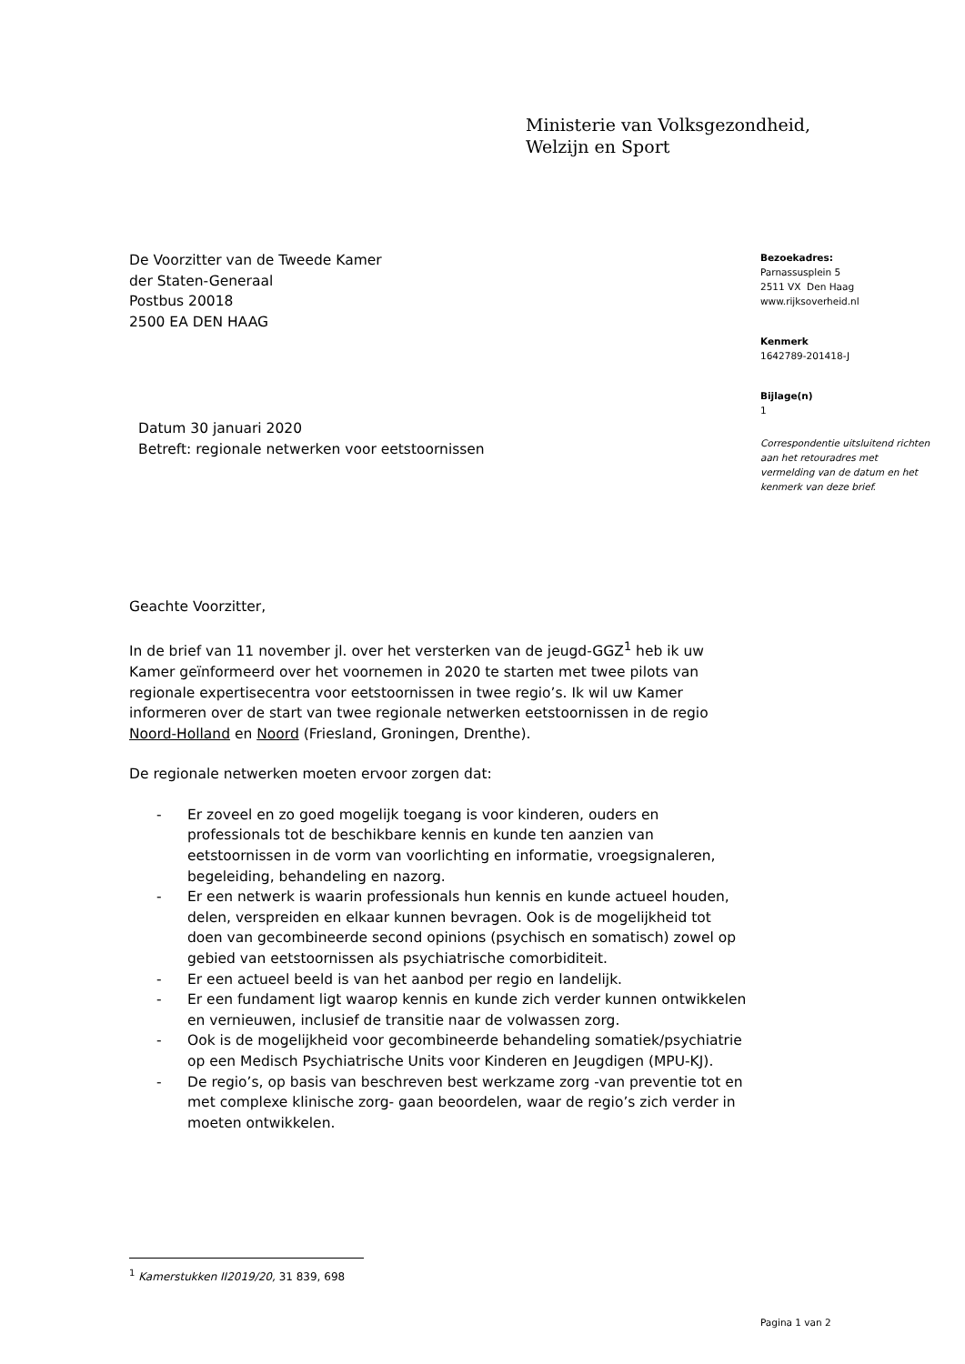Ministerie van Volksgezondheid,
Welzijn en Sport
De Voorzitter van de Tweede Kamer
der Staten-Generaal
Postbus 20018
2500 EA DEN HAAG
Datum 30 januari 2020
Betreft: regionale netwerken voor eetstoornissen
Geachte Voorzitter,
In de brief van 11 november jl. over het versterken van de jeugd-GGZ<sup>1</sup> heb ik uw Kamer geïnformeerd over het voornemen in 2020 te starten met twee pilots van regionale expertisecentra voor eetstoornissen in twee regio’s. Ik wil uw Kamer informeren over de start van twee regionale netwerken eetstoornissen in de regio Noord-Holland en Noord (Friesland, Groningen, Drenthe).
De regionale netwerken moeten ervoor zorgen dat:
- Er zoveel en zo goed mogelijk toegang is voor kinderen, ouders en professionals tot de beschikbare kennis en kunde ten aanzien van eetstoornissen in de vorm van voorlichting en informatie, vroegsignaleren, begeleiding, behandeling en nazorg.
- Er een netwerk is waarin professionals hun kennis en kunde actueel houden, delen, verspreiden en elkaar kunnen bevragen. Ook is de mogelijkheid tot doen van gecombineerde second opinions (psychisch en somatisch) zowel op gebied van eetstoornissen als psychiatrische comorbiditeit.
- Er een actueel beeld is van het aanbod per regio en landelijk.
- Er een fundament ligt waarop kennis en kunde zich verder kunnen ontwikkelen en vernieuwen, inclusief de transitie naar de volwassen zorg.
- Ook is de mogelijkheid voor gecombineerde behandeling somatiek/psychiatrie op een Medisch Psychiatrische Units voor Kinderen en Jeugdigen (MPU-KJ).
- De regio’s, op basis van beschreven best werkzame zorg -van preventie tot en met complexe klinische zorg- gaan beoordelen, waar de regio’s zich verder in moeten ontwikkelen.
Bezoekadres:
Parnassusplein 5
2511 VX Den Haag
www.rijksoverheid.nl
Kenmerk
1642789-201418-J
Bijlage(n)
1
Correspondentie uitsluitend richten aan het retouradres met vermelding van de datum en het kenmerk van deze brief.
<sup>1</sup> Kamerstukken II2019/20, 31 839, 698
Pagina 1 van 2